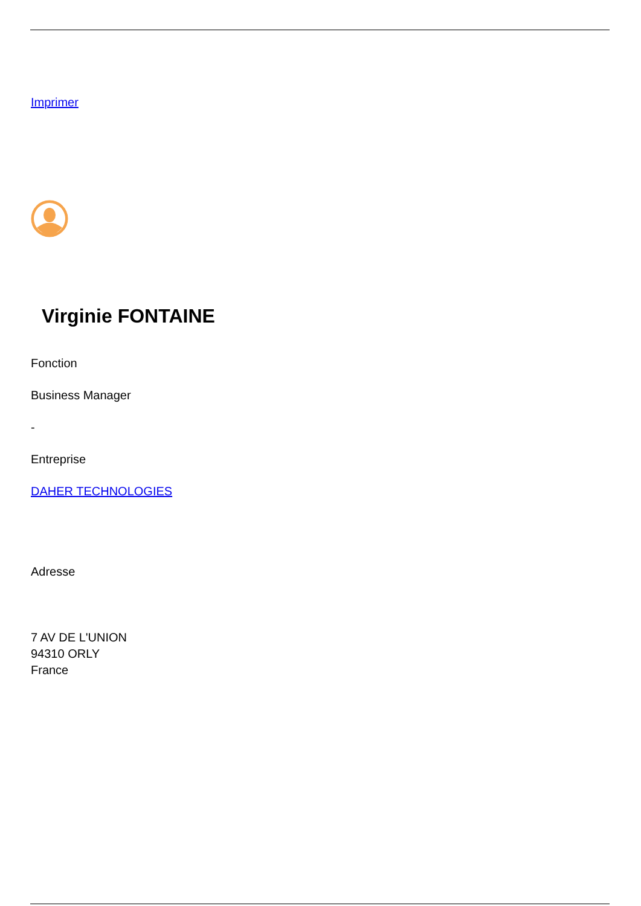Imprimer
Virginie FONTAINE
Fonction
Business Manager
-
Entreprise
DAHER TECHNOLOGIES
Adresse
7 AV DE L'UNION
94310 ORLY
France